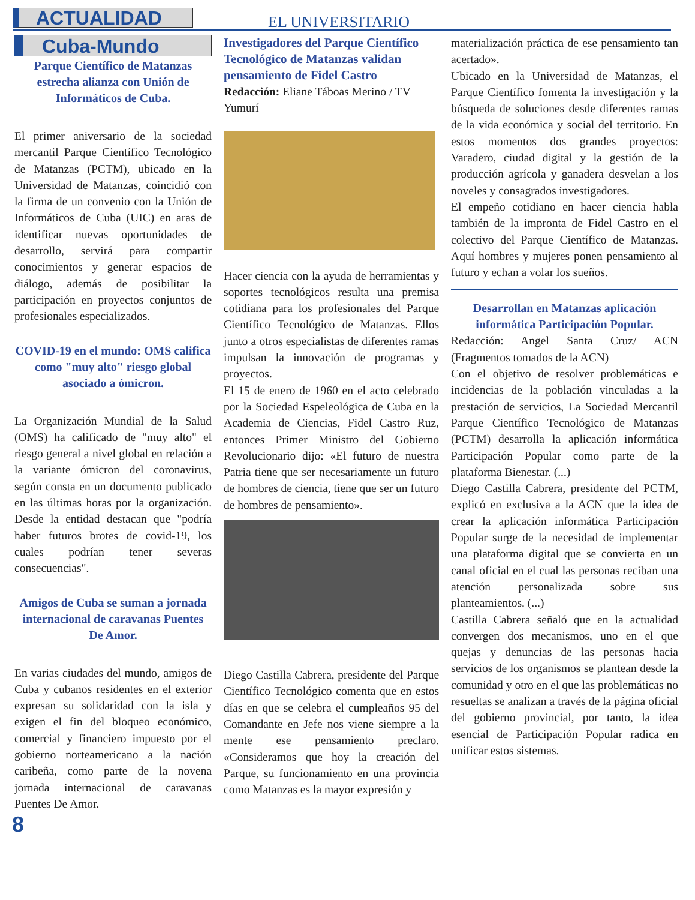ACTUALIDAD EL UNIVERSITARIO
Cuba-Mundo
Parque Científico de Matanzas estrecha alianza con Unión de Informáticos de Cuba.
El primer aniversario de la sociedad mercantil Parque Científico Tecnológico de Matanzas (PCTM), ubicado en la Universidad de Matanzas, coincidió con la firma de un convenio con la Unión de Informáticos de Cuba (UIC) en aras de identificar nuevas oportunidades de desarrollo, servirá para compartir conocimientos y generar espacios de diálogo, además de posibilitar la participación en proyectos conjuntos de profesionales especializados.
COVID-19 en el mundo: OMS califica como "muy alto" riesgo global asociado a ómicron.
La Organización Mundial de la Salud (OMS) ha calificado de "muy alto" el riesgo general a nivel global en relación a la variante ómicron del coronavirus, según consta en un documento publicado en las últimas horas por la organización. Desde la entidad destacan que "podría haber futuros brotes de covid-19, los cuales podrían tener severas consecuencias".
Amigos de Cuba se suman a jornada internacional de caravanas Puentes De Amor.
En varias ciudades del mundo, amigos de Cuba y cubanos residentes en el exterior expresan su solidaridad con la isla y exigen el fin del bloqueo económico, comercial y financiero impuesto por el gobierno norteamericano a la nación caribeña, como parte de la novena jornada internacional de caravanas Puentes De Amor.
Investigadores del Parque Científico Tecnológico de Matanzas validan pensamiento de Fidel Castro
Redacción: Eliane Táboas Merino / TV Yumurí
Hacer ciencia con la ayuda de herramientas y soportes tecnológicos resulta una premisa cotidiana para los profesionales del Parque Científico Tecnológico de Matanzas. Ellos junto a otros especialistas de diferentes ramas impulsan la innovación de programas y proyectos.
El 15 de enero de 1960 en el acto celebrado por la Sociedad Espeleológica de Cuba en la Academia de Ciencias, Fidel Castro Ruz, entonces Primer Ministro del Gobierno Revolucionario dijo: «El futuro de nuestra Patria tiene que ser necesariamente un futuro de hombres de ciencia, tiene que ser un futuro de hombres de pensamiento».
Diego Castilla Cabrera, presidente del Parque Científico Tecnológico comenta que en estos días en que se celebra el cumpleaños 95 del Comandante en Jefe nos viene siempre a la mente ese pensamiento preclaro. «Consideramos que hoy la creación del Parque, su funcionamiento en una provincia como Matanzas es la mayor expresión y
materialización práctica de ese pensamiento tan acertado».
Ubicado en la Universidad de Matanzas, el Parque Científico fomenta la investigación y la búsqueda de soluciones desde diferentes ramas de la vida económica y social del territorio. En estos momentos dos grandes proyectos: Varadero, ciudad digital y la gestión de la producción agrícola y ganadera desvelan a los noveles y consagrados investigadores.
El empeño cotidiano en hacer ciencia habla también de la impronta de Fidel Castro en el colectivo del Parque Científico de Matanzas. Aquí hombres y mujeres ponen pensamiento al futuro y echan a volar los sueños.
Desarrollan en Matanzas aplicación informática Participación Popular.
Redacción: Angel Santa Cruz/ ACN (Fragmentos tomados de la ACN)
Con el objetivo de resolver problemáticas e incidencias de la población vinculadas a la prestación de servicios, La Sociedad Mercantil Parque Científico Tecnológico de Matanzas (PCTM) desarrolla la aplicación informática Participación Popular como parte de la plataforma Bienestar. (...)
Diego Castilla Cabrera, presidente del PCTM, explicó en exclusiva a la ACN que la idea de crear la aplicación informática Participación Popular surge de la necesidad de implementar una plataforma digital que se convierta en un canal oficial en el cual las personas reciban una atención personalizada sobre sus planteamientos. (...)
Castilla Cabrera señaló que en la actualidad convergen dos mecanismos, uno en el que quejas y denuncias de las personas hacia servicios de los organismos se plantean desde la comunidad y otro en el que las problemáticas no resueltas se analizan a través de la página oficial del gobierno provincial, por tanto, la idea esencial de Participación Popular radica en unificar estos sistemas.
8